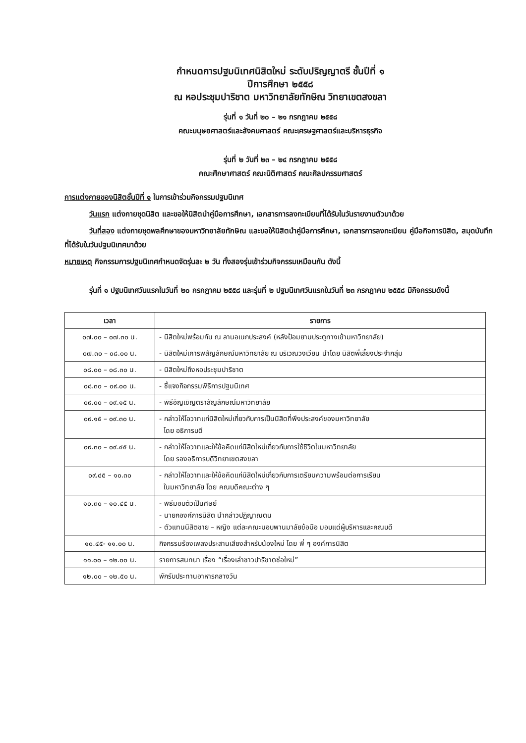กำหนดการปฐมนิเทศนิสิตใหม่ ระดับปริญญาตรี ชั้นปีที่ ๑
ปีการศึกษา ๒๕๕๘
ณ หอประชุมปาริชาต มหาวิทยาลัยทักษิณ วิทยาเขตสงขลา
รุ่นที่ ๑ วันที่ ๒๐ – ๒๑ กรกฎาคม ๒๕๕๘
คณะมนุษยศาสตร์และสังคมศาสตร์ คณะเศรษฐศาสตร์และบริหารธุรกิจ
รุ่นที่ ๒ วันที่ ๒๓ – ๒๔ กรกฎาคม ๒๕๕๘
คณะศึกษาศาสตร์ คณะนิติศาสตร์ คณะศิลปกรรมศาสตร์
การแต่งกายของนิสิตชั้นปีที่ ๑ ในการเข้าร่วมกิจกรรมปฐมนิเทศ
วันแรก แต่งกายชุดนิสิต และขอให้นิสิตนำคู่มือการศึกษา, เอกสารการลงทะเบียนที่ได้รับในวันรายงานตัวมาด้วย
วันที่สอง แต่งกายชุดพลศึกษาของมหาวิทยาลัยทักษิณ และขอให้นิสิตนำคู่มือการศึกษา, เอกสารการลงทะเบียน คู่มือกิจการนิสิต, สมุดบันทึกที่ได้รับในวันปฐมนิเทศมาด้วย
หมายเหตุ กิจกรรมการปฐมนิเทศกำหนดจัดรุ่นละ ๒ วัน ทั้งสองรุ่นเข้าร่วมกิจกรรมเหมือนกัน ดังนี้
รุ่นที่ ๑ ปฐมนิเทศวันแรกในวันที่ ๒๐ กรกฎาคม ๒๕๕๘ และรุ่นที่ ๒ ปฐมนิเทศวันแรกในวันที่ ๒๓ กรกฎาคม ๒๕๕๘ มีกิจกรรมดังนี้
| เวลา | รายการ |
| --- | --- |
| ๐๗.๐๐ – ๐๗.๓๐ น. | - นิสิตใหม่พร้อมกัน ณ ลานอเนกประสงค์ (หลังป้อมยามประตูทางเข้ามหาวิทยาลัย) |
| ๐๗.๓๐ – ๐๘.๐๐ น. | - นิสิตใหม่เคารพสัญลักษณ์มหาวิทยาลัย ณ บริเวณวงเวียน นำโดย นิสิตพี่เลี้ยงประจำกลุ่ม |
| ๐๘.๐๐ – ๐๘.๓๐ น. | - นิสิตใหม่ถึงหอประชุมปาริชาต |
| ๐๘.๓๐ – ๐๙.๐๐ น. | - ชี้แจงกิจกรรมพิธีการปฐมนิเทศ |
| ๐๙.๐๐ – ๐๙.๑๕ น. | - พิธีอัญเชิญตราสัญลักษณ์มหาวิทยาลัย |
| ๐๙.๑๕ – ๐๙.๓๐ น. | - กล่าวให้โอวาทแก่นิสิตใหม่เกี่ยวกับการเป็นนิสิตที่พึงประสงค์ของมหาวิทยาลัย โดย อธิการบดี |
| ๐๙.๓๐ – ๐๙.๔๕ น. | - กล่าวให้โอวาทและให้ข้อคิดแก่นิสิตใหม่เกี่ยวกับการใช้ชีวิตในมหาวิทยาลัย โดย รองอธิการบดีวิทยาเขตสงขลา |
| ๐๙.๔๕ – ๑๐.๓๐ | - กล่าวให้โอวาทและให้ข้อคิดแก่นิสิตใหม่เกี่ยวกับการเตรียมความพร้อมต่อการเรียน ในมหาวิทยาลัย โดย คณบดีคณะต่าง ๆ |
| ๑๐.๓๐ – ๑๐.๔๕ น. | - พิธีมอบตัวเป็นศิษย์ - นายกองค์การนิสิต นำกล่าวปฏิญาณตน - ตัวแทนนิสิตชาย – หญิง แต่ละคณะมอบพานมาลัยข้อมือ มอบแด่ผู้บริหารและคณบดี |
| ๑๐.๔๕- ๑๑.๐๐ น. | กิจกรรมร้องเพลงประสานเสียงสำหรับน้องใหม่ โดย พี่ ๆ องค์การนิสิต |
| ๑๑.๐๐ – ๑๒.๐๐ น. | รายการสนทนา เรื่อง “เรื่องเล่าชาวปาริชาตช่อใหม่” |
| ๑๒.๐๐ – ๑๒.๕๐ น. | พักรับประทานอาหารกลางวัน |